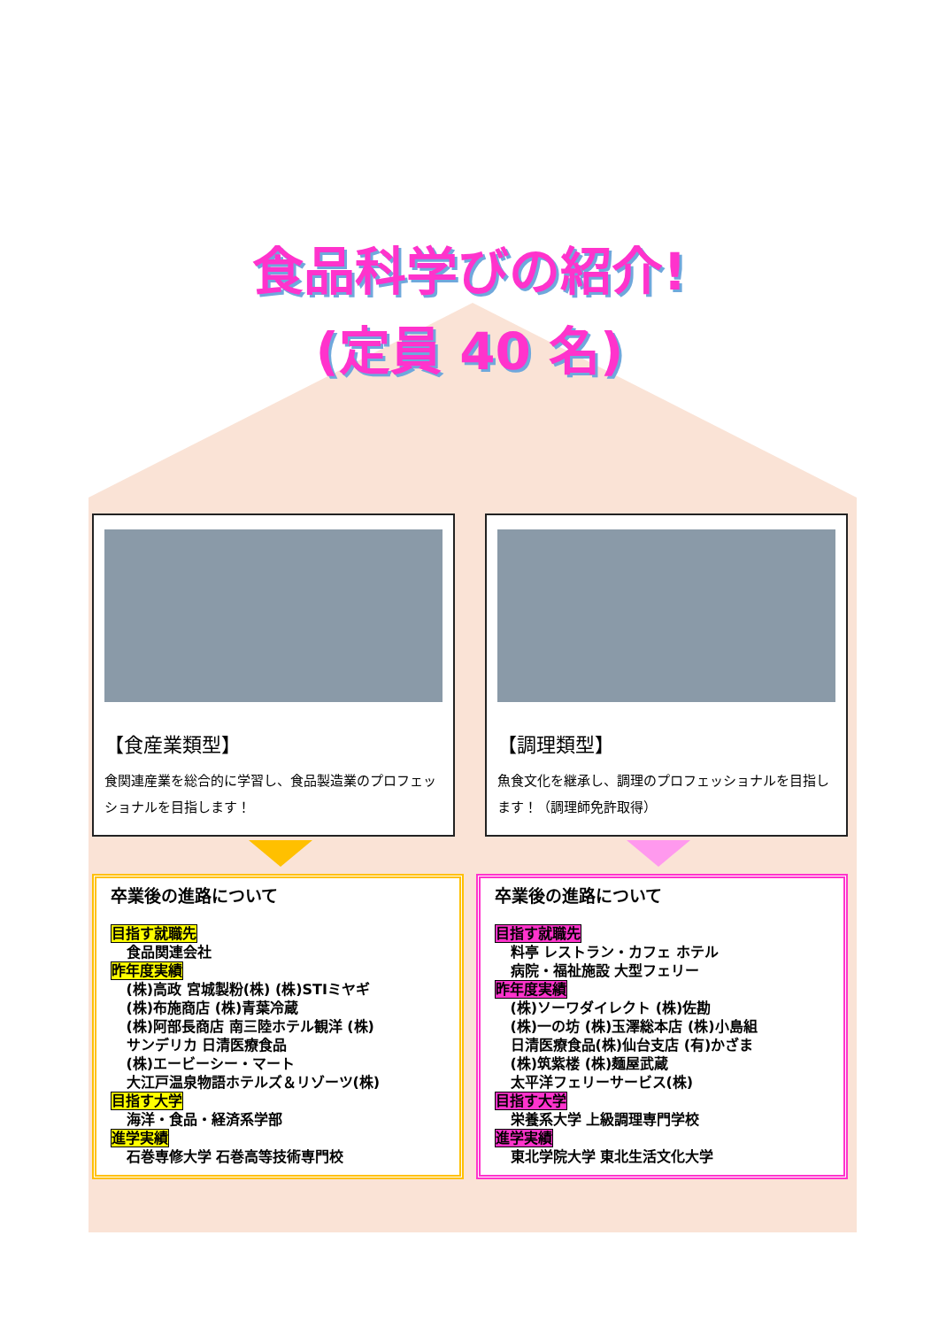食品科学びの紹介!
(定員 40 名)
【食産業類型】
食関連産業を総合的に学習し、食品製造業のプロフェッショナルを目指します！
【調理類型】
魚食文化を継承し、調理のプロフェッショナルを目指します！（調理師免許取得）
卒業後の進路について
目指す就職先
食品関連会社
昨年度実績
(株)高政 宮城製粉(株) (株)STIミヤギ
(株)布施商店 (株)青葉冷蔵
(株)阿部長商店 南三陸ホテル観洋 (株)
サンデリカ 日清医療食品
(株)エービーシー・マート
大江戸温泉物語ホテルズ＆リゾーツ(株)
目指す大学
海洋・食品・経済系学部
進学実績
石巻専修大学 石巻高等技術専門校
卒業後の進路について
目指す就職先
料亭 レストラン・カフェ ホテル
病院・福祉施設 大型フェリー
昨年度実績
(株)ソーワダイレクト (株)佐勘
(株)一の坊 (株)玉澤総本店 (株)小島組
日清医療食品(株)仙台支店 (有)かざま
(株)筑紫楼 (株)麺屋武蔵
太平洋フェリーサービス(株)
目指す大学
栄養系大学 上級調理専門学校
進学実績
東北学院大学 東北生活文化大学